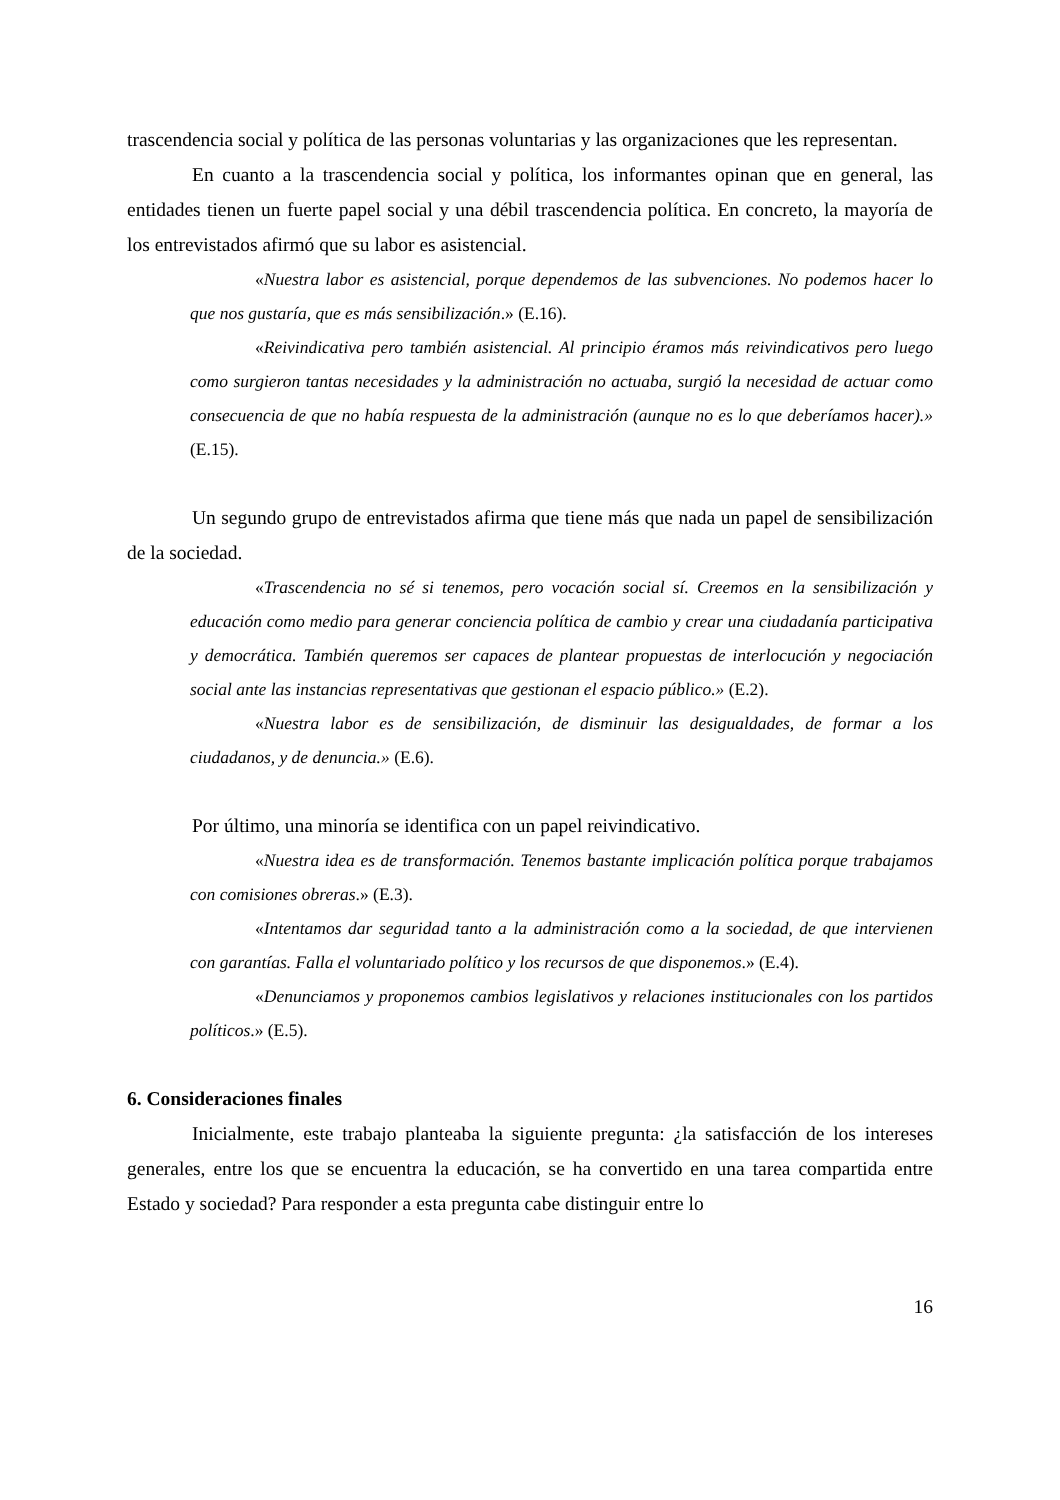trascendencia social y política de las personas voluntarias y las organizaciones que les representan.
En cuanto a la trascendencia social y política, los informantes opinan que en general, las entidades tienen un fuerte papel social y una débil trascendencia política. En concreto, la mayoría de los entrevistados afirmó que su labor es asistencial.
«Nuestra labor es asistencial, porque dependemos de las subvenciones. No podemos hacer lo que nos gustaría, que es más sensibilización.» (E.16).
«Reivindicativa pero también asistencial. Al principio éramos más reivindicativos pero luego como surgieron tantas necesidades y la administración no actuaba, surgió la necesidad de actuar como consecuencia de que no había respuesta de la administración (aunque no es lo que deberíamos hacer).» (E.15).
Un segundo grupo de entrevistados afirma que tiene más que nada un papel de sensibilización de la sociedad.
«Trascendencia no sé si tenemos, pero vocación social sí. Creemos en la sensibilización y educación como medio para generar conciencia política de cambio y crear una ciudadanía participativa y democrática. También queremos ser capaces de plantear propuestas de interlocución y negociación social ante las instancias representativas que gestionan el espacio público.» (E.2).
«Nuestra labor es de sensibilización, de disminuir las desigualdades, de formar a los ciudadanos, y de denuncia.» (E.6).
Por último, una minoría se identifica con un papel reivindicativo.
«Nuestra idea es de transformación. Tenemos bastante implicación política porque trabajamos con comisiones obreras.» (E.3).
«Intentamos dar seguridad tanto a la administración como a la sociedad, de que intervienen con garantías. Falla el voluntariado político y los recursos de que disponemos.» (E.4).
«Denunciamos y proponemos cambios legislativos y relaciones institucionales con los partidos políticos.» (E.5).
6. Consideraciones finales
Inicialmente, este trabajo planteaba la siguiente pregunta: ¿la satisfacción de los intereses generales, entre los que se encuentra la educación, se ha convertido en una tarea compartida entre Estado y sociedad? Para responder a esta pregunta cabe distinguir entre lo
16